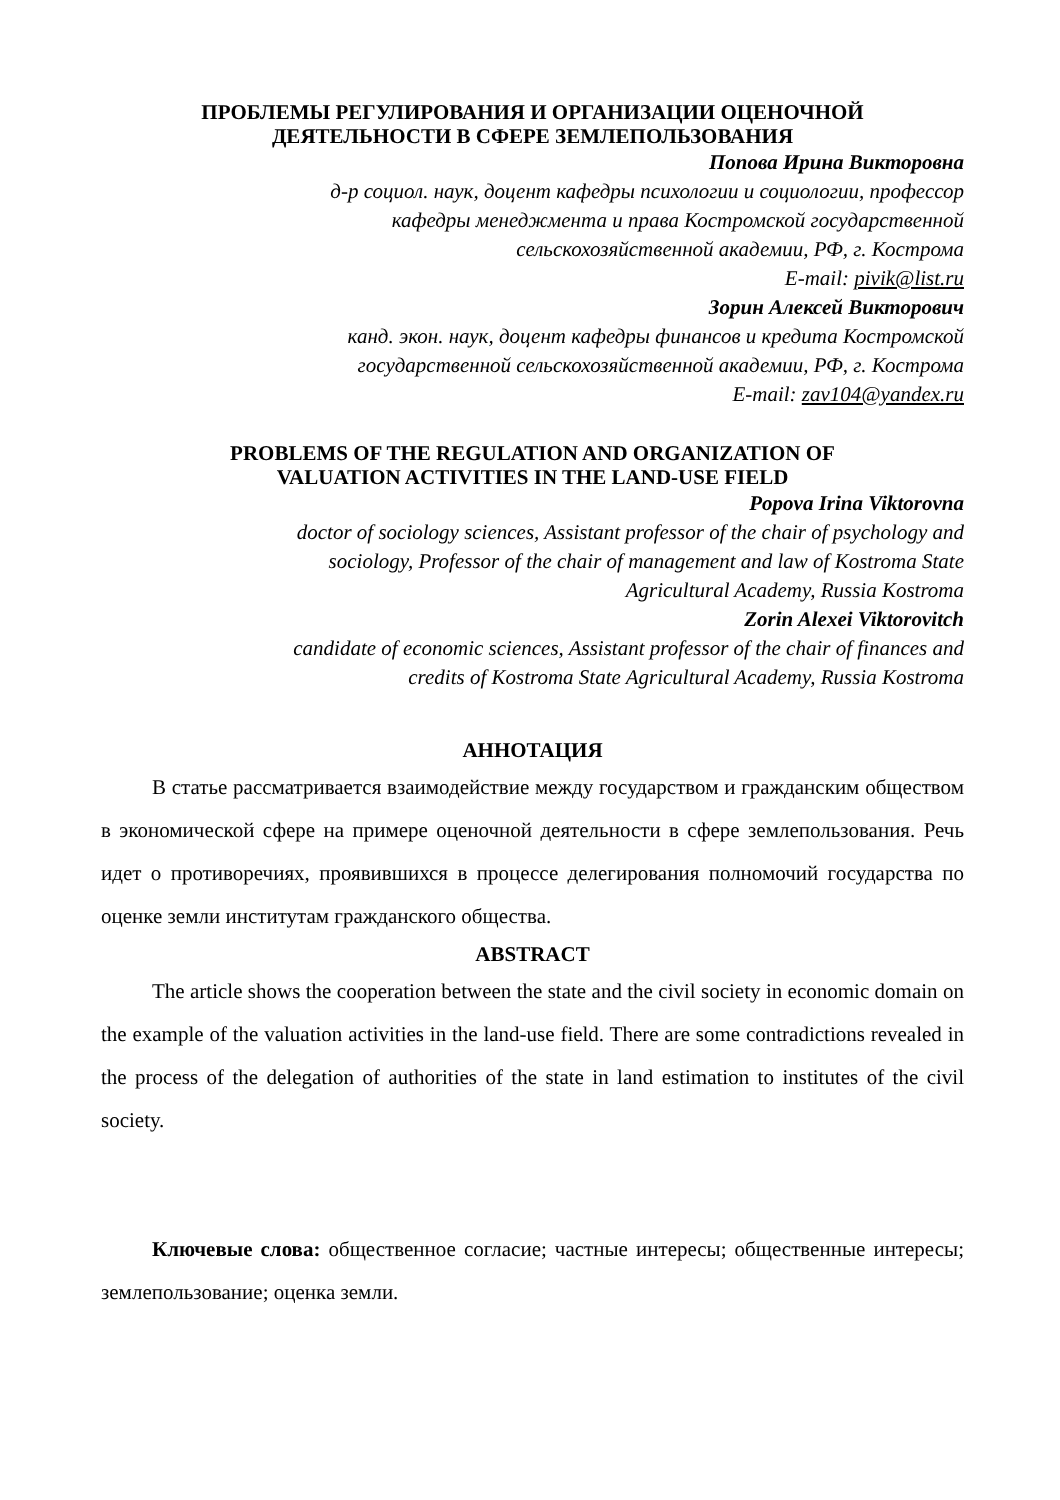ПРОБЛЕМЫ РЕГУЛИРОВАНИЯ И ОРГАНИЗАЦИИ ОЦЕНОЧНОЙ
ДЕЯТЕЛЬНОСТИ В СФЕРЕ ЗЕМЛЕПОЛЬЗОВАНИЯ
Попова Ирина Викторовна
д-р социол. наук, доцент кафедры психологии и социологии, профессор
кафедры менеджмента и права Костромской государственной
сельскохозяйственной академии, РФ, г. Кострома
E-mail: pivik@list.ru
Зорин Алексей Викторович
канд. экон. наук, доцент кафедры финансов и кредита Костромской
государственной сельскохозяйственной академии, РФ, г. Кострома
E-mail: zav104@yandex.ru
PROBLEMS OF THE REGULATION AND ORGANIZATION OF
VALUATION ACTIVITIES IN THE LAND-USE FIELD
Popova Irina Viktorovna
doctor of sociology sciences, Assistant professor of the chair of psychology and
sociology, Professor of the chair of management and law of Kostroma State
Agricultural Academy, Russia Kostroma
Zorin Alexei Viktorovitch
candidate of economic sciences, Assistant professor of the chair of finances and
credits of Kostroma State Agricultural Academy, Russia Kostroma
АННОТАЦИЯ
В статье рассматривается взаимодействие между государством и гражданским обществом в экономической сфере на примере оценочной деятельности в сфере землепользования. Речь идет о противоречиях, проявившихся в процессе делегирования полномочий государства по оценке земли институтам гражданского общества.
ABSTRACT
The article shows the cooperation between the state and the civil society in economic domain on the example of the valuation activities in the land-use field. There are some contradictions revealed in the process of the delegation of authorities of the state in land estimation to institutes of the civil society.
Ключевые слова: общественное согласие; частные интересы; общественные интересы; землепользование; оценка земли.